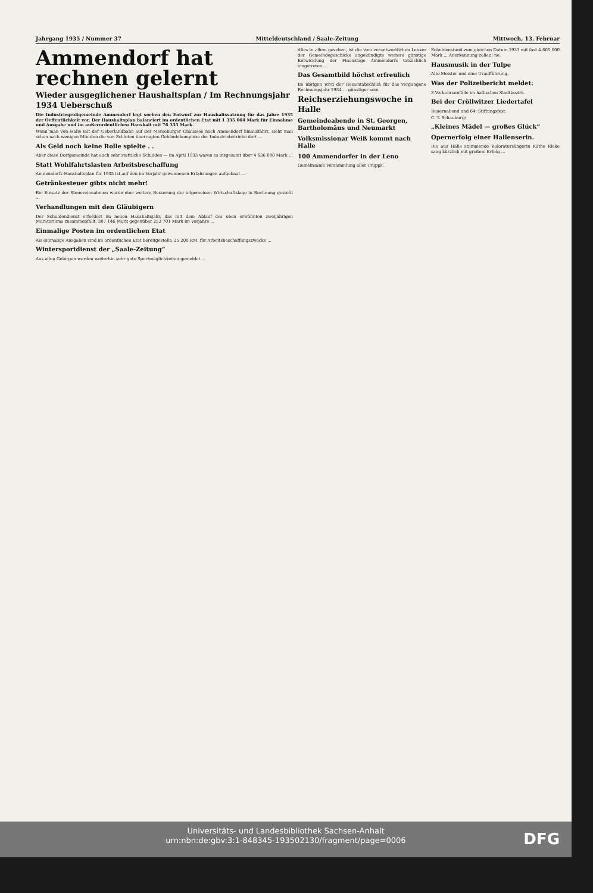Jahrgang 1935 / Nummer 37 Mitteldeutschland / Saale-Zeitung Mittwoch, 13. Februar
Ammendorf hat rechnen gelernt
Wieder ausgeglichener Haushaltsplan / Im Rechnungsjahr 1934 Ueberschuß
Die Industriegroßgemeinde Ammendorf legt soeben den Entwurf zur Haushaltssatzung für das Jahre 1935 der Oeffentlichkeit vor. Der Haushaltsplan balanciert im ordentlichen Etat mit 1 335 004 Mark für Einnahme und Ausgabe und im außerordentlichen Haushalt mit 76 335 Mark.
Wenn man von Halle mit der Ueberlandbahn auf der Merseburger Chaussee nach Ammendorf hinausfährt, sieht man schon nach wenigen Minuten die von Schloten überragten Gebäudekomplexe der Industriebetriebe dort ...
Als Geld noch keine Rolle spielte . .
Aber diese Dorfgemeinde hat auch sehr stattliche Schulden — im April 1933 waren es insgesamt über 4 636 000 Mark ...
Statt Wohlfahrtslasten Arbeitsbeschaffung
Ammendorfs Haushaltsplan für 1935 ist auf den im Vorjahr gewonnenen Erfahrungen aufgebaut ...
Getränkesteuer gibts nicht mehr!
Bei Einsatz der Steuereinnahmen wurde eine weitere Besserung der allgemeinen Wirtschaftslage in Rechnung gestellt ...
Verhandlungen mit den Gläubigern
Der Schuldendienst erfordert im neuen Haushaltsjahr, das mit dem Ablauf des oben erwähnten zweijährigen Moratoriums zusammenfällt, 307 146 Mark gegenüber 253 701 Mark im Vorjahre ...
Einmalige Posten im ordentlichen Etat
Als einmalige Ausgaben sind im ordentlichen Etat bereitgestellt: 25 200 RM. für Arbeitsbeschaffungszwecke ...
Wintersportdienst der „Saale-Zeitung“
Aus allen Gebirgen werden weiterhin sehr gute Sportmöglichkeiten gemeldet ...
Alles in allem gesehen, ist die vom verantwortlichen Lenker der Gemeindegeschicke angekündigte weitere günstige Entwicklung der Finanzlage Ammendorfs tatsächlich eingetreten ...
Das Gesamtbild höchst erfreulich
Im übrigen wird der Gesamtabschluß für das vergangene Rechnungsjahr 1934 ... günstiger sein.
Reichserziehungswoche in Halle
Gemeindeabende in St. Georgen, Bartholomäus und Neumarkt
Volksmissionar Weiß kommt nach Halle
100 Ammendorfer in der Leno
Gemeinsame Versammlung aller Trupps.
Schuldenstand zum gleichen Datum 1933 mit fast 4 605 000 Mark ... Anerkennung zollen! ne.
Hausmusik in der Tulpe
Alte Meister und eine Uraufführung.
Was der Polizeibericht meldet:
3 Verkehrsunfälle im hallischen Stadtbezirk.
Bei der Cröllwitzer Liedertafel
Bauernabend und 64. Stiftungsfest.
C. T. Schauburg:
„Kleines Mädel — großes Glück“
Opernerfolg einer Hallenserin.
Die aus Halle stammende Koloratursängerin Käthe Rieke sang kürzlich mit großem Erfolg ...
Universitäts- und Landesbibliothek Sachsen-Anhalt
urn:nbn:de:gbv:3:1-848345-193502130/fragment/page=0006
DFG